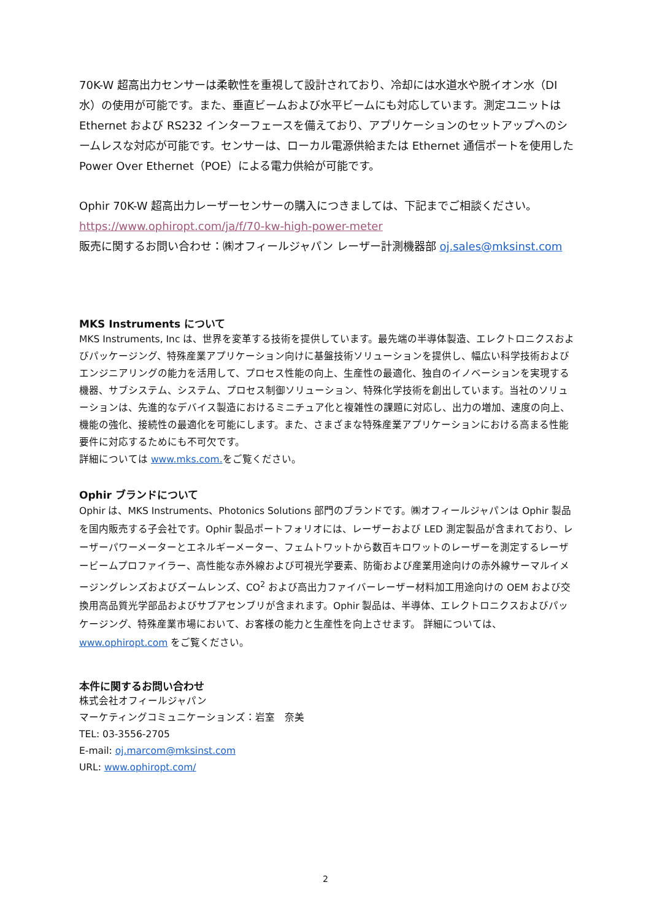70K-W 超高出力センサーは柔軟性を重視して設計されており、冷却には水道水や脱イオン水（DI 水）の使用が可能です。また、垂直ビームおよび水平ビームにも対応しています。測定ユニットは Ethernet および RS232 インターフェースを備えており、アプリケーションのセットアップへのシームレスな対応が可能です。センサーは、ローカル電源供給または Ethernet 通信ポートを使用した Power Over Ethernet（POE）による電力供給が可能です。
Ophir 70K-W 超高出力レーザーセンサーの購入につきましては、下記までご相談ください。
https://www.ophiropt.com/ja/f/70-kw-high-power-meter
販売に関するお問い合わせ：㈱オフィールジャパン レーザー計測機器部 oj.sales@mksinst.com
MKS Instruments について
MKS Instruments, Inc は、世界を変革する技術を提供しています。最先端の半導体製造、エレクトロニクスおよびパッケージング、特殊産業アプリケーション向けに基盤技術ソリューションを提供し、幅広い科学技術およびエンジニアリングの能力を活用して、プロセス性能の向上、生産性の最適化、独自のイノベーションを実現する機器、サブシステム、システム、プロセス制御ソリューション、特殊化学技術を創出しています。当社のソリューションは、先進的なデバイス製造におけるミニチュア化と複雑性の課題に対応し、出力の増加、速度の向上、機能の強化、接続性の最適化を可能にします。また、さまざまな特殊産業アプリケーションにおける高まる性能要件に対応するためにも不可欠です。
詳細については www.mks.com. をご覧ください。
Ophir ブランドについて
Ophir は、MKS Instruments、Photonics Solutions 部門のブランドです。㈱オフィールジャパンは Ophir 製品を国内販売する子会社です。Ophir 製品ポートフォリオには、レーザーおよび LED 測定製品が含まれており、レーザーパワーメーターとエネルギーメーター、フェムトワットから数百キロワットのレーザーを測定するレーザービームプロファイラー、高性能な赤外線および可視光学要素、防衛および産業用途向けの赤外線サーマルイメージングレンズおよびズームレンズ、CO<sup>2</sup> および高出力ファイバーレーザー材料加工用途向けの OEM および交換用高品質光学部品およびサブアセンブリが含まれます。Ophir 製品は、半導体、エレクトロニクスおよびパッケージング、特殊産業市場において、お客様の能力と生産性を向上させます。 詳細については、www.ophiropt.com をご覧ください。
本件に関するお問い合わせ
株式会社オフィールジャパン
マーケティングコミュニケーションズ：岩室　奈美
TEL: 03-3556-2705
E-mail: oj.marcom@mksinst.com
URL: www.ophiropt.com/
2